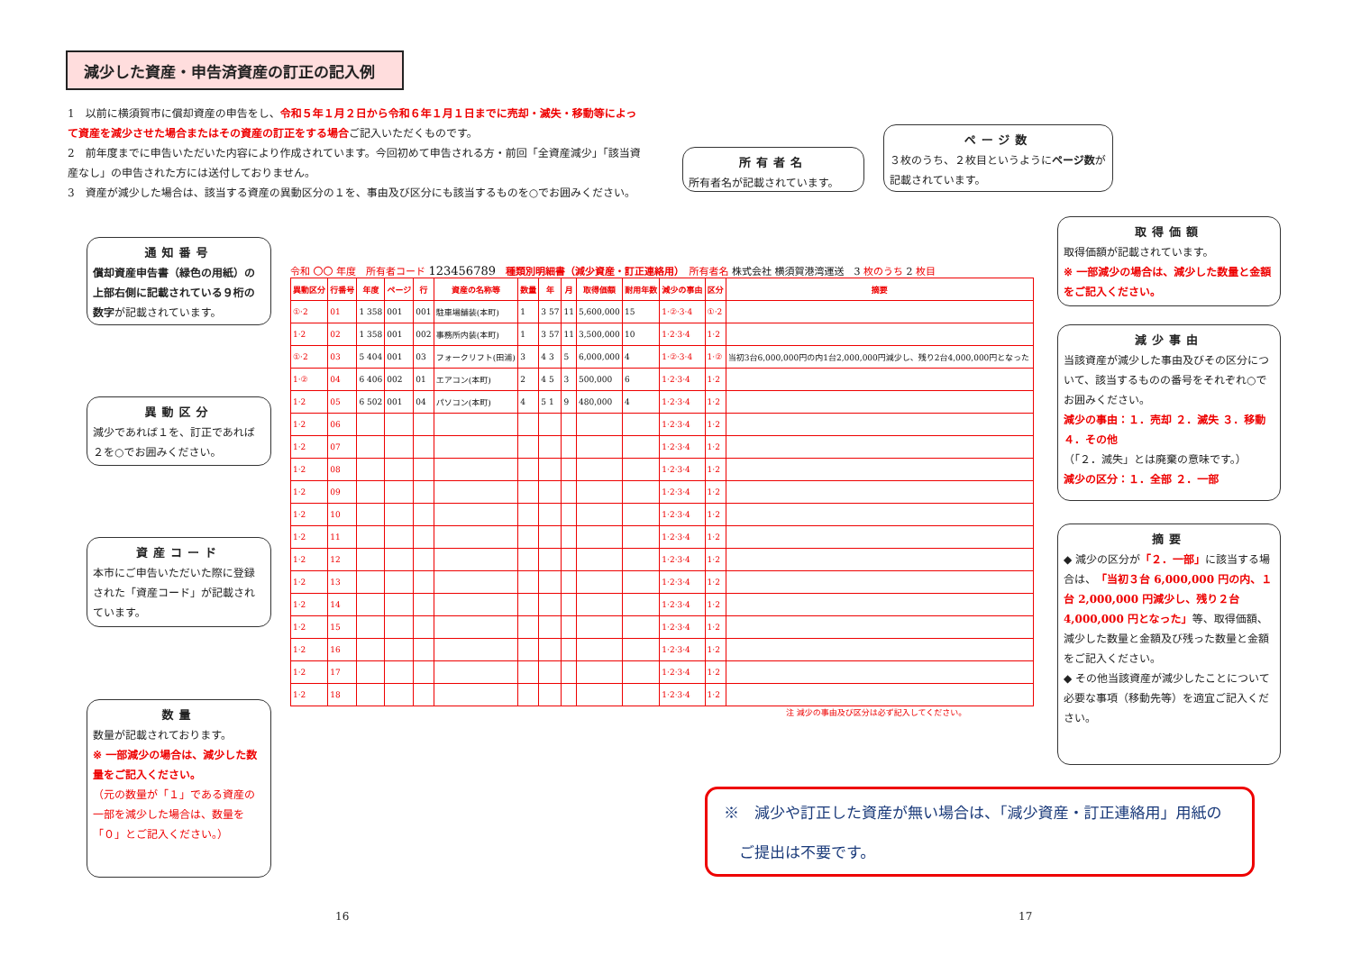減少した資産・申告済資産の訂正の記入例
1　以前に横須賀市に償却資産の申告をし、令和５年１月２日から令和６年１月１日までに売却・滅失・移動等によって資産を減少させた場合またはその資産の訂正をする場合ご記入いただくものです。
2　前年度までに申告いただいた内容により作成されています。今回初めて申告される方・前回「全資産減少」「該当資産なし」の申告された方には送付しておりません。
3　資産が減少した場合は、該当する資産の異動区分の１を、事由及び区分にも該当するものを○でお囲みください。
所有者名
所有者名が記載されています。
ページ数
３枚のうち、２枚目というようにページ数が記載されています。
通知番号
償却資産申告書（緑色の用紙）の上部右側に記載されている９桁の数字が記載されています。
取得価額
取得価額が記載されています。
※ 一部減少の場合は、減少した数量と金額をご記入ください。
異動区分
減少であれば１を、訂正であれば２を○でお囲みください。
減少事由
当該資産が減少した事由及びその区分について、該当するものの番号をそれぞれ○でお囲みください。
減少の事由：１．売却 ２．滅失 ３．移動 ４．その他
（「２．滅失」とは廃棄の意味です。）
減少の区分：１．全部 ２．一部
資産コード
本市にご申告いただいた際に登録された「資産コード」が記載されています。
摘要
◆ 減少の区分が「２．一部」に該当する場合は、「当初３台 6,000,000 円の内、１台 2,000,000 円減少し、残り２台 4,000,000 円となった」等、取得価額、減少した数量と金額及び残った数量と金額をご記入ください。
◆ その他当該資産が減少したことについて必要な事項（移動先等）を適宜ご記入ください。
数量
数量が記載されております。
※ 一部減少の場合は、減少した数量をご記入ください。
（元の数量が「１」である資産の一部を減少した場合は、数量を「０」とご記入ください。）
令和 〇〇 年度　所有者コード 123456789　種類別明細書（減少資産・訂正連絡用）　所有者名 株式会社 横須賀港湾運送　3 枚のうち 2 枚目
| 異動区分 | 行番号 | 年度 | ページ | 行 | 資産の名称等 | 数量 | 年 | 月 | 取得価額 | 耐用年数 | 減少の事由 | 区分 | 摘要 |
| --- | --- | --- | --- | --- | --- | --- | --- | --- | --- | --- | --- | --- | --- |
| ①·2 | 01 | 1 358 | 001 | 001 | 駐車場舗装(本町) | 1 | 3 57 | 11 | 5,600,000 | 15 | 1·②·3·4 | ①·2 | |
| 1·2 | 02 | 1 358 | 001 | 002 | 事務所内装(本町) | 1 | 3 57 | 11 | 3,500,000 | 10 | 1·2·3·4 | 1·2 | |
| ①·2 | 03 | 5 404 | 001 | 03 | フォークリフト(田浦) | 3 | 4 3 | 5 | 6,000,000 | 4 | 1·②·3·4 | 1·② | 当初3台6,000,000円の内1台2,000,000円減少し、残り2台4,000,000円となった |
| 1·② | 04 | 6 406 | 002 | 01 | エアコン(本町) | 2 | 4 5 | 3 | 500,000 | 6 | 1·2·3·4 | 1·2 | |
| 1·2 | 05 | 6 502 | 001 | 04 | パソコン(本町) | 4 | 5 1 | 9 | 480,000 | 4 | 1·2·3·4 | 1·2 | |
| 1·2 | 06 | | | | | | | | | | 1·2·3·4 | 1·2 | |
| 1·2 | 07 | | | | | | | | | | 1·2·3·4 | 1·2 | |
| 1·2 | 08 | | | | | | | | | | 1·2·3·4 | 1·2 | |
| 1·2 | 09 | | | | | | | | | | 1·2·3·4 | 1·2 | |
| 1·2 | 10 | | | | | | | | | | 1·2·3·4 | 1·2 | |
| 1·2 | 11 | | | | | | | | | | 1·2·3·4 | 1·2 | |
| 1·2 | 12 | | | | | | | | | | 1·2·3·4 | 1·2 | |
| 1·2 | 13 | | | | | | | | | | 1·2·3·4 | 1·2 | |
| 1·2 | 14 | | | | | | | | | | 1·2·3·4 | 1·2 | |
| 1·2 | 15 | | | | | | | | | | 1·2·3·4 | 1·2 | |
| 1·2 | 16 | | | | | | | | | | 1·2·3·4 | 1·2 | |
| 1·2 | 17 | | | | | | | | | | 1·2·3·4 | 1·2 | |
| 1·2 | 18 | | | | | | | | | | 1·2·3·4 | 1·2 | |
注 減少の事由及び区分は必ず記入してください。
※　減少や訂正した資産が無い場合は、「減少資産・訂正連絡用」用紙の
　ご提出は不要です。
16 17